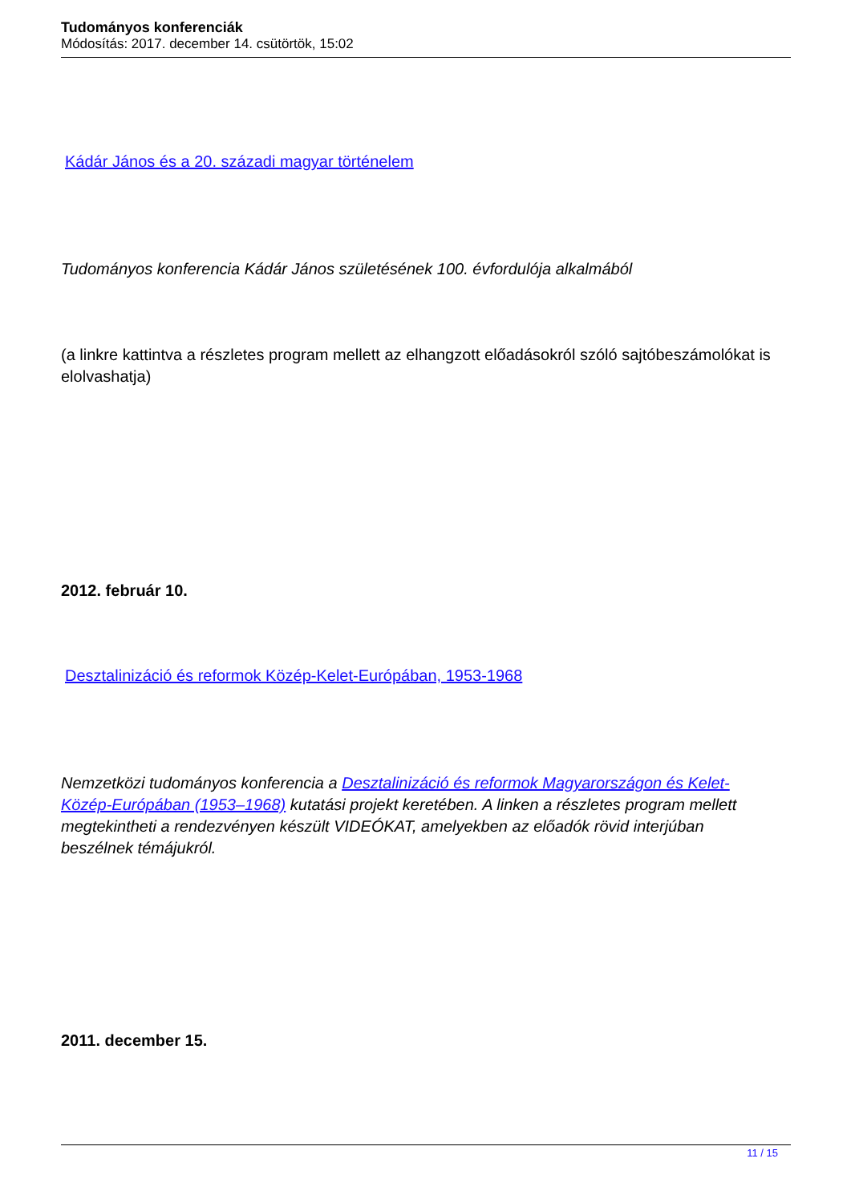Tudományos konferenciák
Módosítás: 2017. december 14. csütörtök, 15:02
Kádár János és a 20. századi magyar történelem
Tudományos konferencia Kádár János születésének 100. évfordulója alkalmából
(a linkre kattintva a részletes program mellett az elhangzott előadásokról szóló sajtóbeszámolókat is elolvashatja)
2012. február 10.
Desztalinizáció és reformok Közép-Kelet-Európában, 1953-1968
Nemzetközi tudományos konferencia a Desztalinizáció és reformok Magyarországon és Kelet-Közép-Európában (1953–1968) kutatási projekt keretében. A linken a részletes program mellett megtekintheti a rendezvényen készült VIDEÓKAT, amelyekben az előadók rövid interjúban beszélnek témájukról.
2011. december 15.
11 / 15